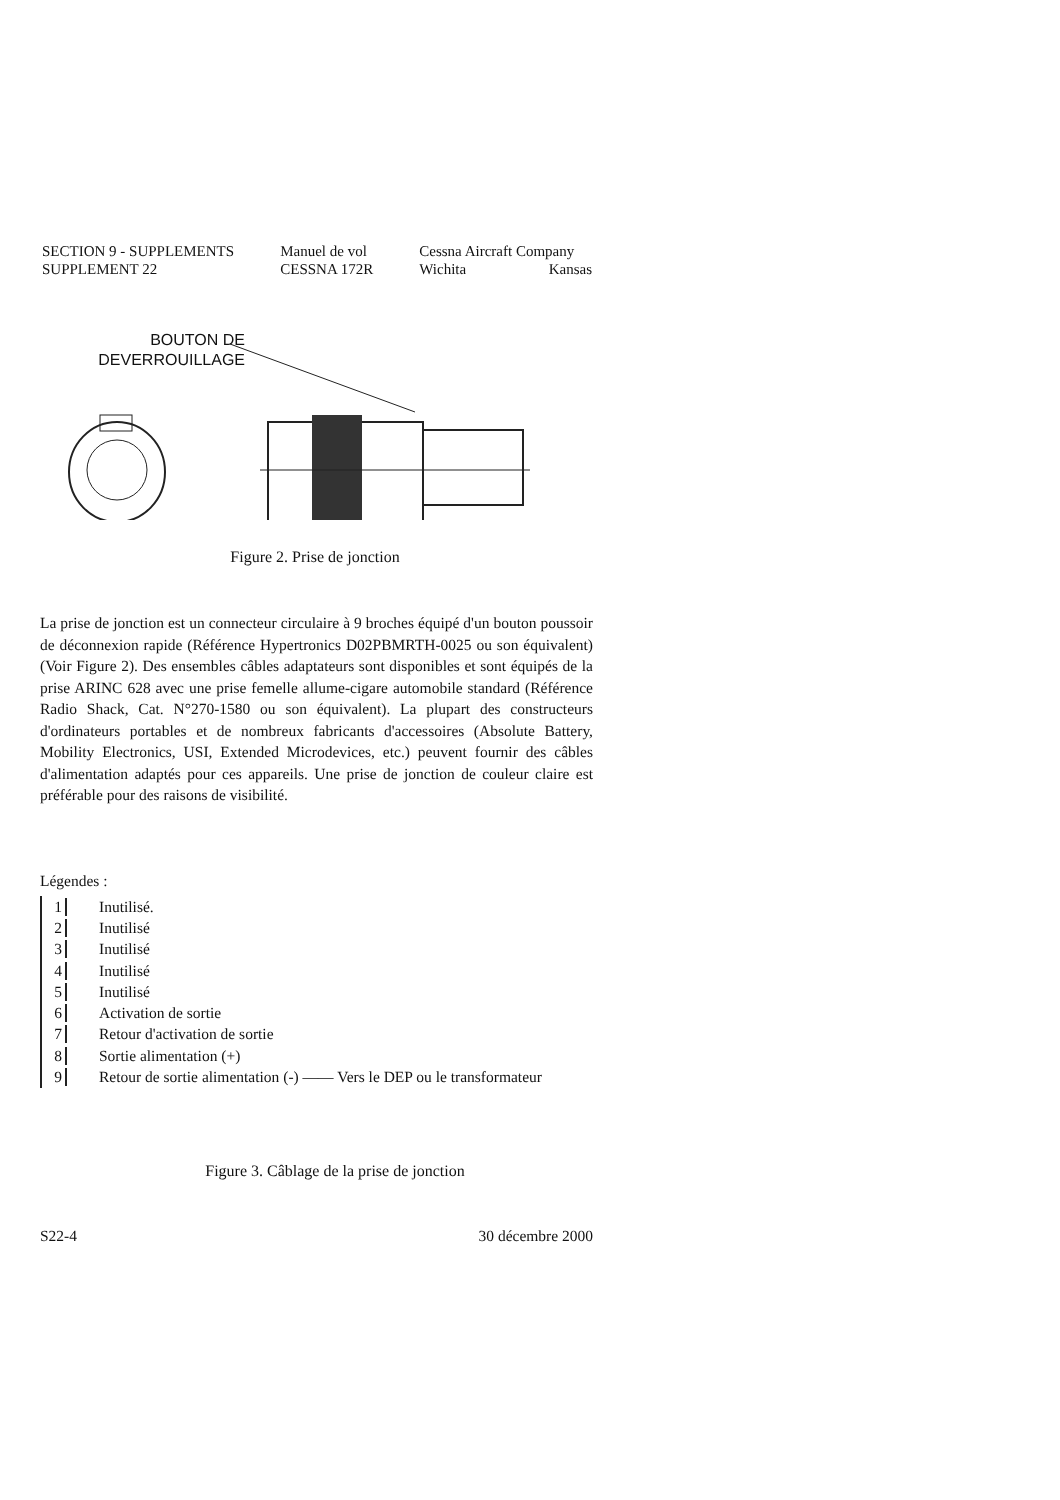SECTION 9 - SUPPLEMENTS
SUPPLEMENT 22
Manuel de vol
CESSNA 172R
Cessna Aircraft Company
Wichita Kansas
BOUTON DE
DEVERROUILLAGE
Figure 2. Prise de jonction
La prise de jonction est un connecteur circulaire à 9 broches équipé d'un bouton poussoir de déconnexion rapide (Référence Hypertronics D02PBMRTH-0025 ou son équivalent) (Voir Figure 2). Des ensembles câbles adaptateurs sont disponibles et sont équipés de la prise ARINC 628 avec une prise femelle allume-cigare automobile standard (Référence Radio Shack, Cat. N°270-1580 ou son équivalent). La plupart des constructeurs d'ordinateurs portables et de nombreux fabricants d'accessoires (Absolute Battery, Mobility Electronics, USI, Extended Microdevices, etc.) peuvent fournir des câbles d'alimentation adaptés pour ces appareils. Une prise de jonction de couleur claire est préférable pour des raisons de visibilité.
Légendes :
1 Inutilisé.
2 Inutilisé
3 Inutilisé
4 Inutilisé
5 Inutilisé
6 Activation de sortie
7 Retour d'activation de sortie
8 Sortie alimentation (+)
9 Retour de sortie alimentation (-) —— Vers le DEP ou le transformateur
Figure 3. Câblage de la prise de jonction
S22-4 30 décembre 2000